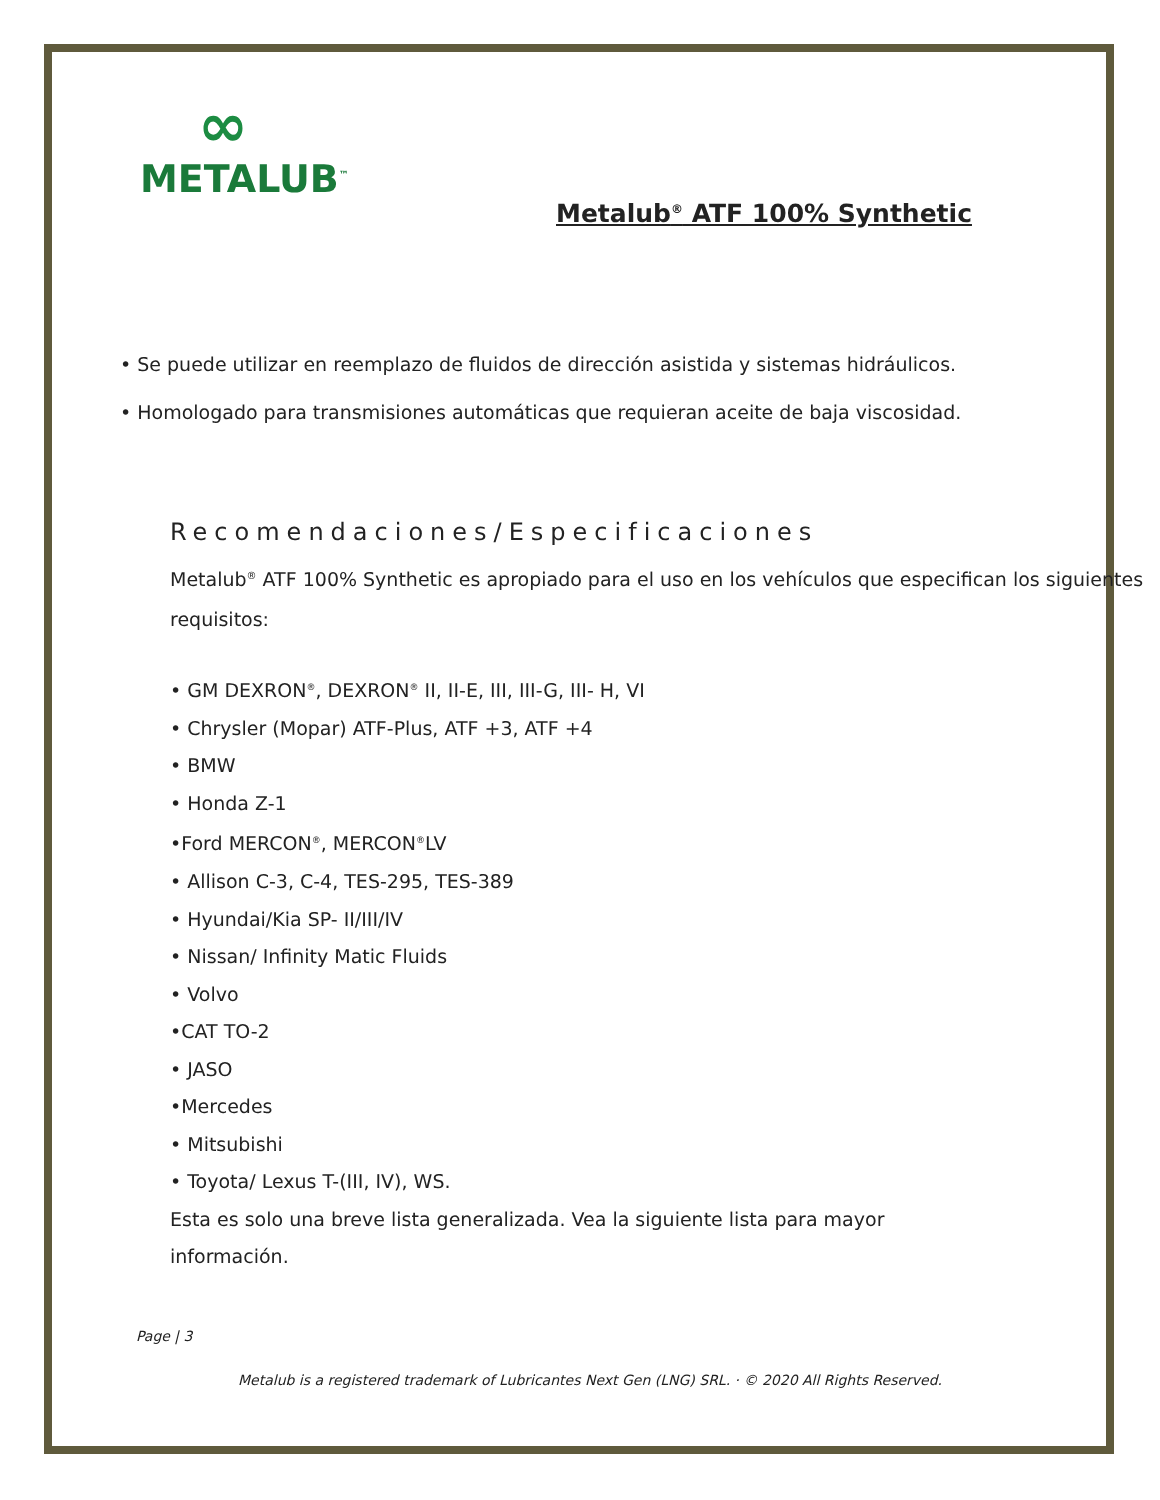∞
METALUB<sup>™</sup>
Metalub<sup>®</sup> ATF 100% Synthetic
• Se puede utilizar en reemplazo de fluidos de dirección asistida y sistemas hidráulicos.
• Homologado para transmisiones automáticas que requieran aceite de baja viscosidad.
Recomendaciones/Especificaciones
Metalub<sup>®</sup> ATF 100% Synthetic es apropiado para el uso en los vehículos que especifican los siguientes requisitos:
• GM DEXRON<sup>®</sup>, DEXRON<sup>®</sup> II, II-E, III, III-G, III- H, VI
• Chrysler (Mopar) ATF-Plus, ATF +3, ATF +4
• BMW
• Honda Z-1
•Ford MERCON<sup>®</sup>, MERCON<sup>®</sup>LV
• Allison C-3, C-4, TES-295, TES-389
• Hyundai/Kia SP- II/III/IV
• Nissan/ Infinity Matic Fluids
• Volvo
•CAT TO-2
• JASO
•Mercedes
• Mitsubishi
• Toyota/ Lexus T-(III, IV), WS.
Esta es solo una breve lista generalizada. Vea la siguiente lista para mayor
información.
Page | 3
Metalub is a registered trademark of Lubricantes Next Gen (LNG) SRL. · © 2020 All Rights Reserved.